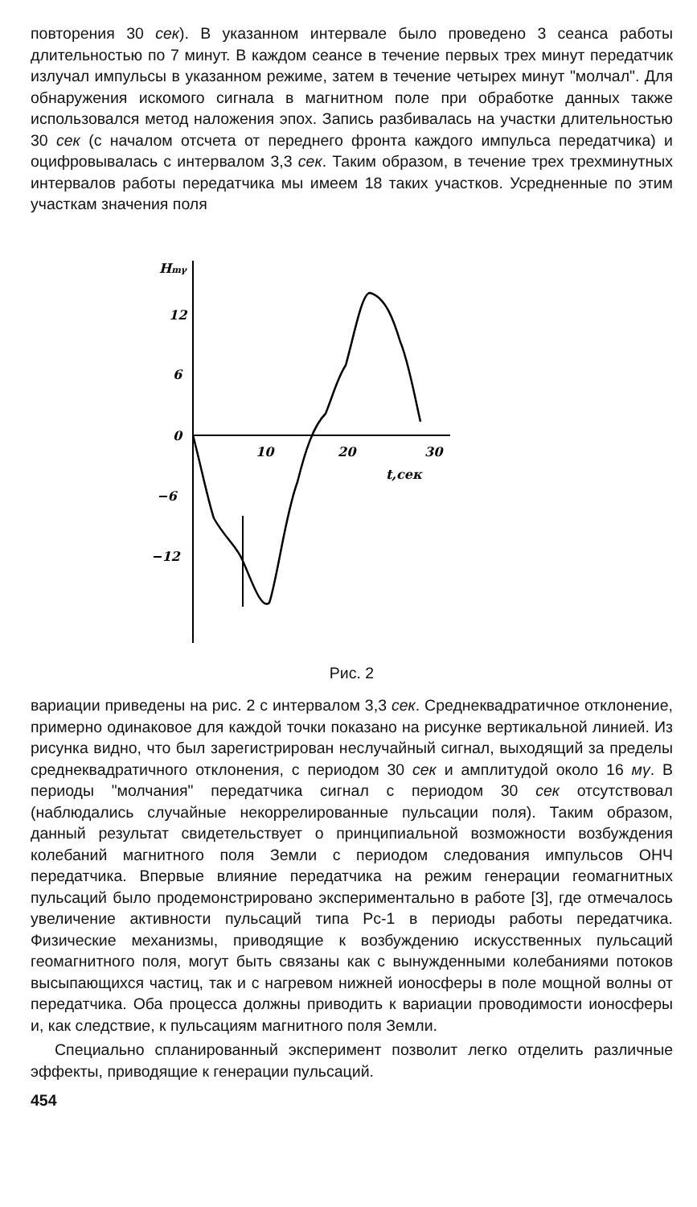повторения 30 сек). В указанном интервале было проведено 3 сеанса работы длительностью по 7 минут. В каждом сеансе в течение первых трех минут передатчик излучал импульсы в указанном режиме, затем в течение четырех минут "молчал". Для обнаружения искомого сигнала в магнитном поле при обработке данных также использовался метод наложения эпох. Запись разбивалась на участки длительностью 30 сек (с началом отсчета от переднего фронта каждого импульса передатчика) и оцифровывалась с интервалом 3,3 сек. Таким образом, в течение трех трехминутных интервалов работы передатчика мы имеем 18 таких участков. Усредненные по этим участкам значения поля
Hmγ
12
6
0
−6
−12
10
20
30
t,сек
Рис. 2
вариации приведены на рис. 2 с интервалом 3,3 сек. Среднеквадратичное отклонение, примерно одинаковое для каждой точки показано на рисунке вертикальной линией. Из рисунка видно, что был зарегистрирован неслучайный сигнал, выходящий за пределы среднеквадратичного отклонения, с периодом 30 сек и амплитудой около 16 мγ. В периоды "молчания" передатчика сигнал с периодом 30 сек отсутствовал (наблюдались случайные некоррелированные пульсации поля). Таким образом, данный результат свидетельствует о принципиальной возможности возбуждения колебаний магнитного поля Земли с периодом следования импульсов ОНЧ передатчика. Впервые влияние передатчика на режим генерации геомагнитных пульсаций было продемонстрировано экспериментально в работе [3], где отмечалось увеличение активности пульсаций типа Pc-1 в периоды работы передатчика. Физические механизмы, приводящие к возбуждению искусственных пульсаций геомагнитного поля, могут быть связаны как с вынужденными колебаниями потоков высыпающихся частиц, так и с нагревом нижней ионосферы в поле мощной волны от передатчика. Оба процесса должны приводить к вариации проводимости ионосферы и, как следствие, к пульсациям магнитного поля Земли.
Специально спланированный эксперимент позволит легко отделить различные эффекты, приводящие к генерации пульсаций.
454